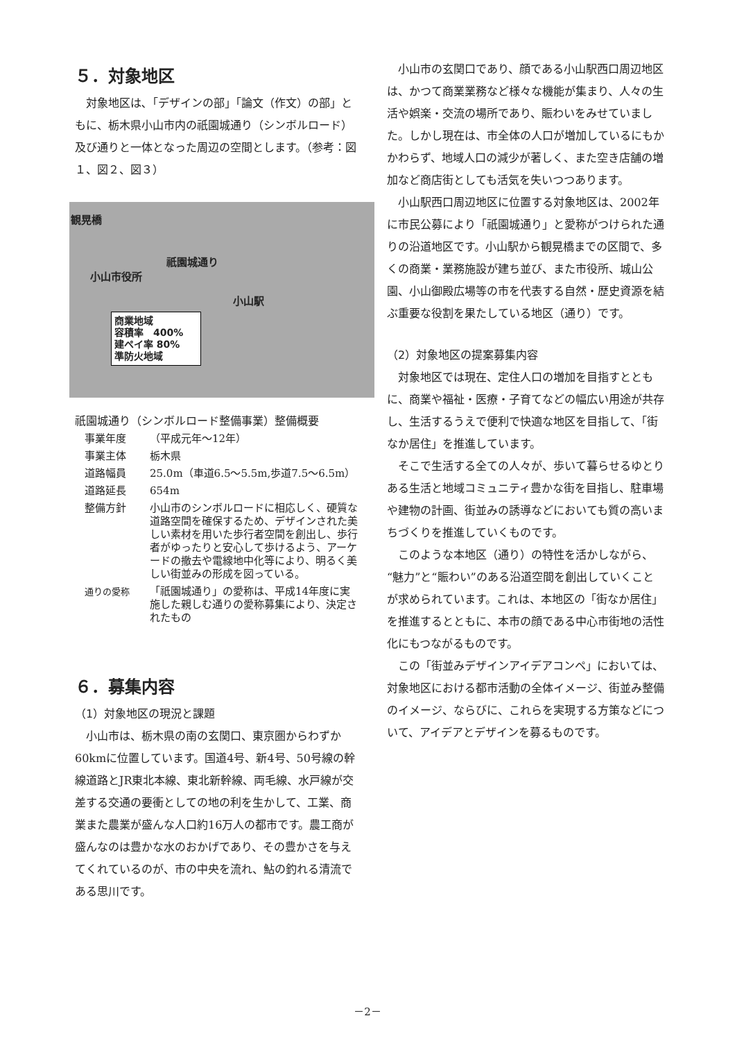５．対象地区
対象地区は､「デザインの部」「論文（作文）の部」ともに、栃木県小山市内の祇園城通り（シンボルロード）及び通りと一体となった周辺の空間とします。（参考：図１、図２、図３）
観晃橋
祇園城通り
小山市役所
小山駅
商業地域
容積率　400%
建ペイ率 80%
準防火地域
祇園城通り（シンボルロード整備事業）整備概要
事業年度 （平成元年～12年）
事業主体 栃木県
道路幅員 25.0m（車道6.5～5.5m,歩道7.5～6.5m）
道路延長 654m
整備方針 小山市のシンボルロードに相応しく、硬質な道路空間を確保するため、デザインされた美しい素材を用いた歩行者空間を創出し、歩行者がゆったりと安心して歩けるよう、アーケードの撤去や電線地中化等により、明るく美しい街並みの形成を図っている。
通りの愛称 「祇園城通り」の愛称は、平成14年度に実施した親しむ通りの愛称募集により、決定されたもの
６．募集内容
（1）対象地区の現況と課題
小山市は、栃木県の南の玄関口、東京圏からわずか60kmに位置しています。国道4号、新4号、50号線の幹線道路とJR東北本線、東北新幹線、両毛線、水戸線が交差する交通の要衝としての地の利を生かして、工業、商業また農業が盛んな人口約16万人の都市です。農工商が盛んなのは豊かな水のおかげであり、その豊かさを与えてくれているのが、市の中央を流れ、鮎の釣れる清流である思川です。
小山市の玄関口であり、顔である小山駅西口周辺地区は、かつて商業業務など様々な機能が集まり、人々の生活や娯楽・交流の場所であり、賑わいをみせていました。しかし現在は、市全体の人口が増加しているにもかかわらず、地域人口の減少が著しく、また空き店舗の増加など商店街としても活気を失いつつあります。
小山駅西口周辺地区に位置する対象地区は、2002年に市民公募により「祇園城通り」と愛称がつけられた通りの沿道地区です。小山駅から観晃橋までの区間で、多くの商業・業務施設が建ち並び、また市役所、城山公園、小山御殿広場等の市を代表する自然・歴史資源を結ぶ重要な役割を果たしている地区（通り）です。
（2）対象地区の提案募集内容
対象地区では現在、定住人口の増加を目指すとともに、商業や福祉・医療・子育てなどの幅広い用途が共存し、生活するうえで便利で快適な地区を目指して、「街なか居住」を推進しています。
そこで生活する全ての人々が、歩いて暮らせるゆとりある生活と地域コミュニティ豊かな街を目指し、駐車場や建物の計画、街並みの誘導などにおいても質の高いまちづくりを推進していくものです。
このような本地区（通り）の特性を活かしながら、“魅力”と“賑わい”のある沿道空間を創出していくことが求められています。これは、本地区の「街なか居住」を推進するとともに、本市の顔である中心市街地の活性化にもつながるものです。
この「街並みデザインアイデアコンペ」においては、対象地区における都市活動の全体イメージ、街並み整備のイメージ、ならびに、これらを実現する方策などについて、アイデアとデザインを募るものです。
－2－